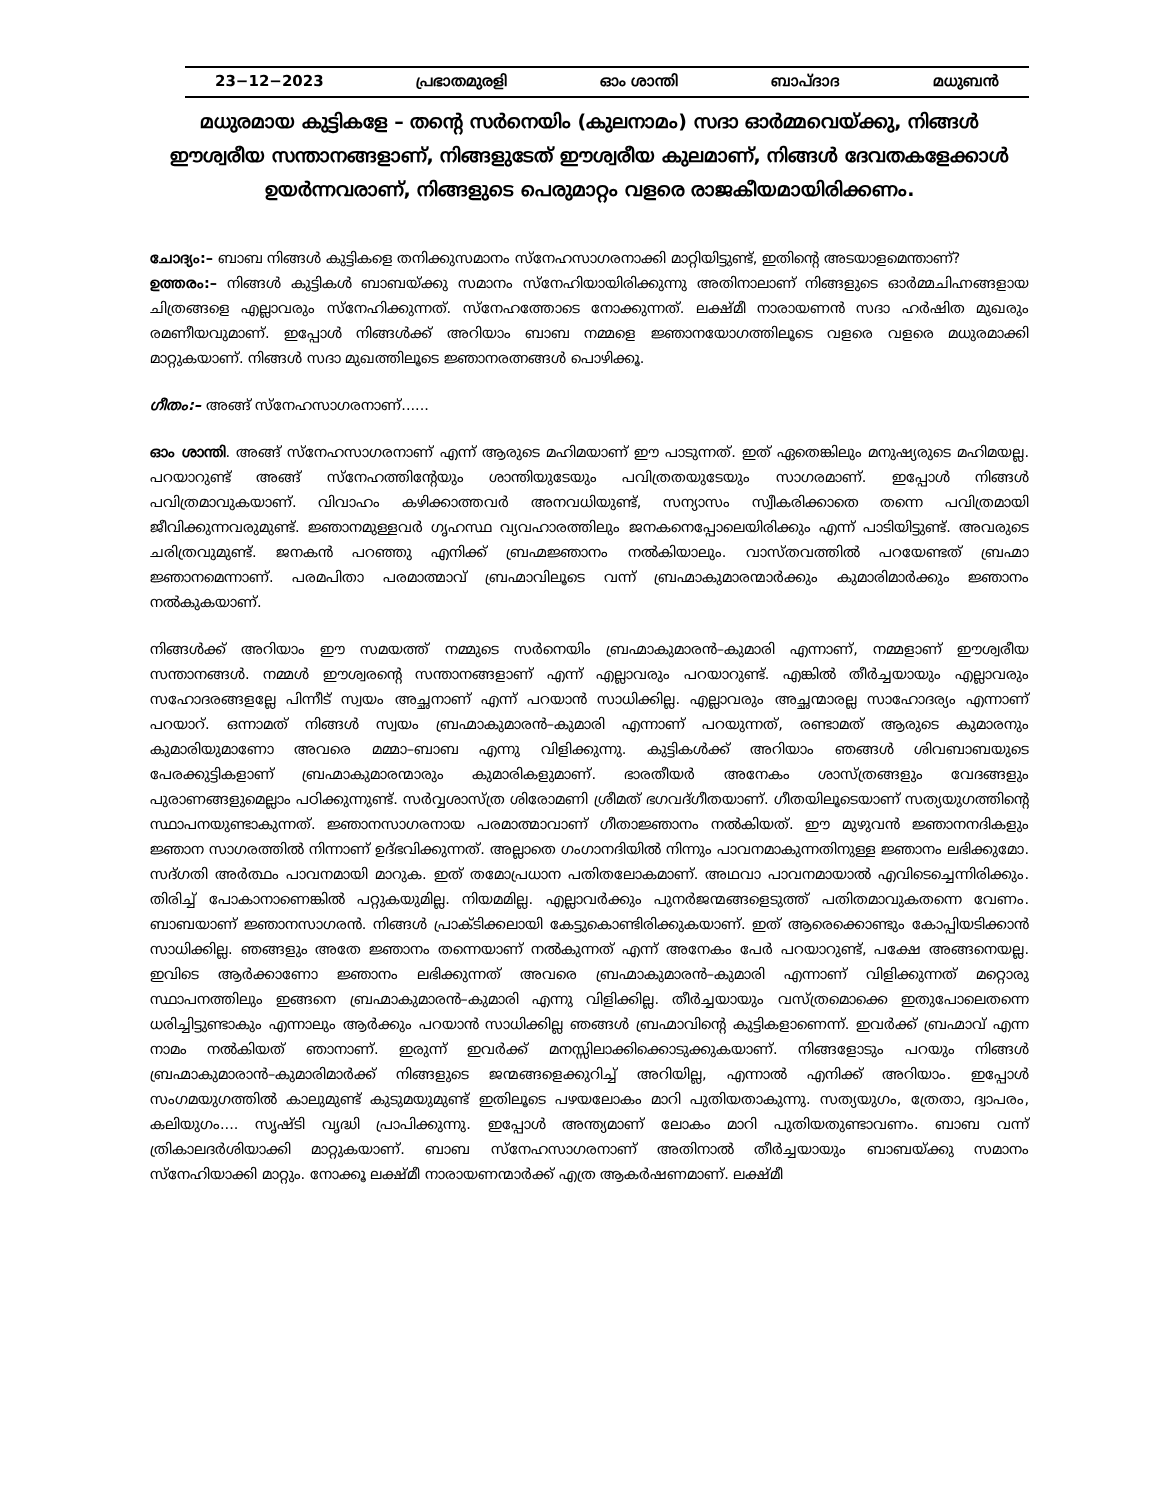23−12−2023 പ്രഭാതമുരളി ഓം ശാന്തി ബാപ്ദാദ മധുബൻ
മധുരമായ കുട്ടികളേ – തന്റെ സർനെയിം (കുലനാമം) സദാ ഓർമ്മവെയ്ക്കു, നിങ്ങൾ ഈശ്വരീയ സന്താനങ്ങളാണ്, നിങ്ങളുടേത് ഈശ്വരീയ കുലമാണ്, നിങ്ങൾ ദേവതകളേക്കാൾ ഉയർന്നവരാണ്, നിങ്ങളുടെ പെരുമാറ്റം വളരെ രാജകീയമായിരിക്കണം.
ചോദ്യം:– ബാബ നിങ്ങൾ കുട്ടികളെ തനിക്കുസമാനം സ്നേഹസാഗരനാക്കി മാറ്റിയിട്ടുണ്ട്, ഇതിന്റെ അടയാളമെന്താണ്?
ഉത്തരം:– നിങ്ങൾ കുട്ടികൾ ബാബയ്ക്കു സമാനം സ്നേഹിയായിരിക്കുന്നു അതിനാലാണ് നിങ്ങളുടെ ഓർമ്മചിഹ്നങ്ങളായ ചിത്രങ്ങളെ എല്ലാവരും സ്നേഹിക്കുന്നത്. സ്നേഹത്തോടെ നോക്കുന്നത്. ലക്ഷ്മീ നാരായണൻ സദാ ഹർഷിത മുഖരും രമണീയവുമാണ്. ഇപ്പോൾ നിങ്ങൾക്ക് അറിയാം ബാബ നമ്മളെ ജ്ഞാനയോഗത്തിലൂടെ വളരെ വളരെ മധുരമാക്കി മാറ്റുകയാണ്. നിങ്ങൾ സദാ മുഖത്തിലൂടെ ജ്ഞാനരത്നങ്ങൾ പൊഴിക്കൂ.
ഗീതം:– അങ്ങ് സ്നേഹസാഗരനാണ്......
ഓം ശാന്തി. അങ്ങ് സ്നേഹസാഗരനാണ് എന്ന് ആരുടെ മഹിമയാണ് ഈ പാടുന്നത്. ഇത് ഏതെങ്കിലും മനുഷ്യരുടെ മഹിമയല്ല. പറയാറുണ്ട് അങ്ങ് സ്നേഹത്തിന്റേയും ശാന്തിയുടേയും പവിത്രതയുടേയും സാഗരമാണ്. ഇപ്പോൾ നിങ്ങൾ പവിത്രമാവുകയാണ്. വിവാഹം കഴിക്കാത്തവർ അനവധിയുണ്ട്, സന്യാസം സ്വീകരിക്കാതെ തന്നെ പവിത്രമായി ജീവിക്കുന്നവരുമുണ്ട്. ജ്ഞാനമുള്ളവർ ഗൃഹസ്ഥ വ്യവഹാരത്തിലും ജനകനെപ്പോലെയിരിക്കും എന്ന് പാടിയിട്ടുണ്ട്. അവരുടെ ചരിത്രവുമുണ്ട്. ജനകൻ പറഞ്ഞു എനിക്ക് ബ്രഹ്മജ്ഞാനം നൽകിയാലും. വാസ്തവത്തിൽ പറയേണ്ടത് ബ്രഹ്മാ ജ്ഞാനമെന്നാണ്. പരമപിതാ പരമാത്മാവ് ബ്രഹ്മാവിലൂടെ വന്ന് ബ്രഹ്മാകുമാരന്മാർക്കും കുമാരിമാർക്കും ജ്ഞാനം നൽകുകയാണ്.
നിങ്ങൾക്ക് അറിയാം ഈ സമയത്ത് നമ്മുടെ സർനെയിം ബ്രഹ്മാകുമാരൻ–കുമാരി എന്നാണ്, നമ്മളാണ് ഈശ്വരീയ സന്താനങ്ങൾ. നമ്മൾ ഈശ്വരന്റെ സന്താനങ്ങളാണ് എന്ന് എല്ലാവരും പറയാറുണ്ട്. എങ്കിൽ തീർച്ചയായും എല്ലാവരും സഹോദരങ്ങളല്ലേ പിന്നീട് സ്വയം അച്ഛനാണ് എന്ന് പറയാൻ സാധിക്കില്ല. എല്ലാവരും അച്ഛന്മാരല്ല സാഹോദര്യം എന്നാണ് പറയാറ്. ഒന്നാമത് നിങ്ങൾ സ്വയം ബ്രഹ്മാകുമാരൻ–കുമാരി എന്നാണ് പറയുന്നത്, രണ്ടാമത് ആരുടെ കുമാരനും കുമാരിയുമാണോ അവരെ മമ്മാ–ബാബ എന്നു വിളിക്കുന്നു. കുട്ടികൾക്ക് അറിയാം ഞങ്ങൾ ശിവബാബയുടെ പേരക്കുട്ടികളാണ് ബ്രഹ്മാകുമാരന്മാരും കുമാരികളുമാണ്. ഭാരതീയർ അനേകം ശാസ്ത്രങ്ങളും വേദങ്ങളും പുരാണങ്ങളുമെല്ലാം പഠിക്കുന്നുണ്ട്. സർവ്വശാസ്ത്ര ശിരോമണി ശ്രീമത് ഭഗവദ്ഗീതയാണ്. ഗീതയിലൂടെയാണ് സത്യയുഗത്തിന്റെ സ്ഥാപനയുണ്ടാകുന്നത്. ജ്ഞാനസാഗരനായ പരമാത്മാവാണ് ഗീതാജ്ഞാനം നൽകിയത്. ഈ മുഴുവൻ ജ്ഞാനനദികളും ജ്ഞാന സാഗരത്തിൽ നിന്നാണ് ഉദ്ഭവിക്കുന്നത്. അല്ലാതെ ഗംഗാനദിയിൽ നിന്നും പാവനമാകുന്നതിനുള്ള ജ്ഞാനം ലഭിക്കുമോ. സദ്ഗതി അർത്ഥം പാവനമായി മാറുക. ഇത് തമോപ്രധാന പതിതലോകമാണ്. അഥവാ പാവനമായാൽ എവിടെച്ചെന്നിരിക്കും. തിരിച്ച് പോകാനാണെങ്കിൽ പറ്റുകയുമില്ല. നിയമമില്ല. എല്ലാവർക്കും പുനർജന്മങ്ങളെടുത്ത് പതിതമാവുകതന്നെ വേണം. ബാബയാണ് ജ്ഞാനസാഗരൻ. നിങ്ങൾ പ്രാക്ടിക്കലായി കേട്ടുകൊണ്ടിരിക്കുകയാണ്. ഇത് ആരെക്കൊണ്ടും കോപ്പിയടിക്കാൻ സാധിക്കില്ല. ഞങ്ങളും അതേ ജ്ഞാനം തന്നെയാണ് നൽകുന്നത് എന്ന് അനേകം പേർ പറയാറുണ്ട്, പക്ഷേ അങ്ങനെയല്ല. ഇവിടെ ആർക്കാണോ ജ്ഞാനം ലഭിക്കുന്നത് അവരെ ബ്രഹ്മാകുമാരൻ–കുമാരി എന്നാണ് വിളിക്കുന്നത് മറ്റൊരു സ്ഥാപനത്തിലും ഇങ്ങനെ ബ്രഹ്മാകുമാരൻ–കുമാരി എന്നു വിളിക്കില്ല. തീർച്ചയായും വസ്ത്രമൊക്കെ ഇതുപോലെതന്നെ ധരിച്ചിട്ടുണ്ടാകും എന്നാലും ആർക്കും പറയാൻ സാധിക്കില്ല ഞങ്ങൾ ബ്രഹ്മാവിന്റെ കുട്ടികളാണെന്ന്. ഇവർക്ക് ബ്രഹ്മാവ് എന്ന നാമം നൽകിയത് ഞാനാണ്. ഇരുന്ന് ഇവർക്ക് മനസ്സിലാക്കിക്കൊടുക്കുകയാണ്. നിങ്ങളോടും പറയും നിങ്ങൾ ബ്രഹ്മാകുമാരാൻ–കുമാരിമാർക്ക് നിങ്ങളുടെ ജന്മങ്ങളെക്കുറിച്ച് അറിയില്ല, എന്നാൽ എനിക്ക് അറിയാം. ഇപ്പോൾ സംഗമയുഗത്തിൽ കാലുമുണ്ട് കുടുമയുമുണ്ട് ഇതിലൂടെ പഴയലോകം മാറി പുതിയതാകുന്നു. സത്യയുഗം, ത്രേതാ, ദ്വാപരം, കലിയുഗം.... സൃഷ്ടി വൃദ്ധി പ്രാപിക്കുന്നു. ഇപ്പോൾ അന്ത്യമാണ് ലോകം മാറി പുതിയതുണ്ടാവണം. ബാബ വന്ന് ത്രികാലദർശിയാക്കി മാറ്റുകയാണ്. ബാബ സ്നേഹസാഗരനാണ് അതിനാൽ തീർച്ചയായും ബാബയ്ക്കു സമാനം സ്നേഹിയാക്കി മാറ്റും. നോക്കൂ ലക്ഷ്മീ നാരായണന്മാർക്ക് എത്ര ആകർഷണമാണ്. ലക്ഷ്മീ